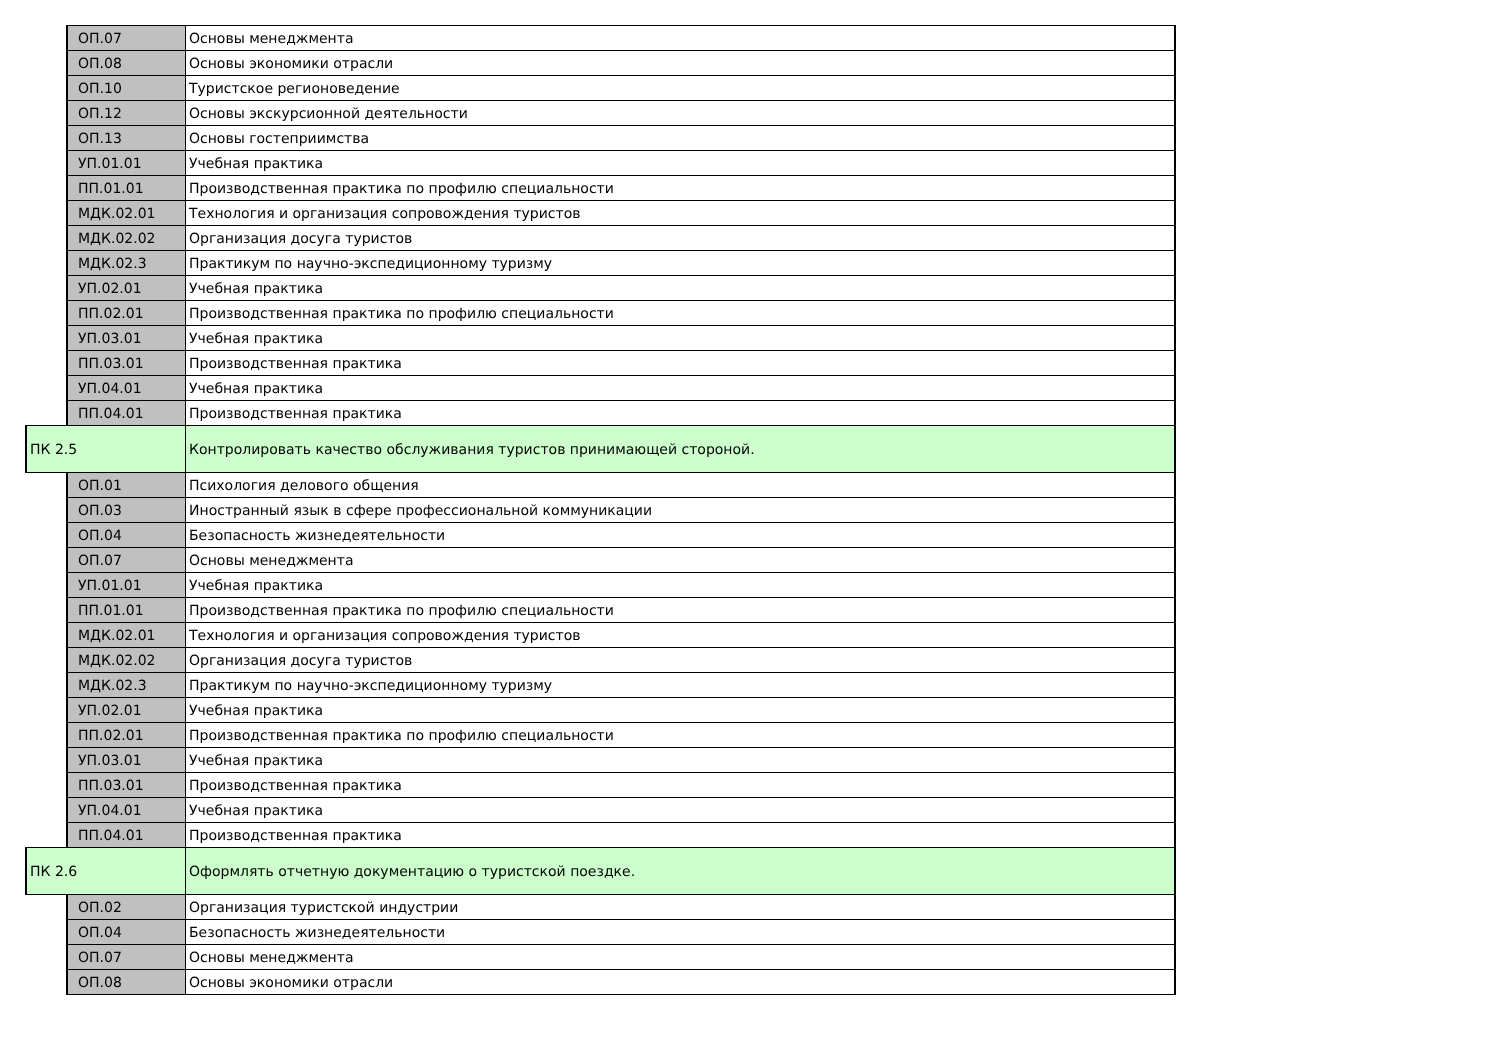| | ОП.07 | Основы менеджмента |
| | ОП.08 | Основы экономики отрасли |
| | ОП.10 | Туристское регионоведение |
| | ОП.12 | Основы экскурсионной деятельности |
| | ОП.13 | Основы гостеприимства |
| | УП.01.01 | Учебная практика |
| | ПП.01.01 | Производственная практика по профилю специальности |
| | МДК.02.01 | Технология и организация сопровождения туристов |
| | МДК.02.02 | Организация досуга туристов |
| | МДК.02.3 | Практикум по научно-экспедиционному туризму |
| | УП.02.01 | Учебная практика |
| | ПП.02.01 | Производственная практика по профилю специальности |
| | УП.03.01 | Учебная практика |
| | ПП.03.01 | Производственная практика |
| | УП.04.01 | Учебная практика |
| | ПП.04.01 | Производственная практика |
| ПК 2.5 | | Контролировать качество обслуживания туристов принимающей стороной. |
| | ОП.01 | Психология делового общения |
| | ОП.03 | Иностранный язык в сфере профессиональной коммуникации |
| | ОП.04 | Безопасность жизнедеятельности |
| | ОП.07 | Основы менеджмента |
| | УП.01.01 | Учебная практика |
| | ПП.01.01 | Производственная практика по профилю специальности |
| | МДК.02.01 | Технология и организация сопровождения туристов |
| | МДК.02.02 | Организация досуга туристов |
| | МДК.02.3 | Практикум по научно-экспедиционному туризму |
| | УП.02.01 | Учебная практика |
| | ПП.02.01 | Производственная практика по профилю специальности |
| | УП.03.01 | Учебная практика |
| | ПП.03.01 | Производственная практика |
| | УП.04.01 | Учебная практика |
| | ПП.04.01 | Производственная практика |
| ПК 2.6 | | Оформлять отчетную документацию о туристской поездке. |
| | ОП.02 | Организация туристской индустрии |
| | ОП.04 | Безопасность жизнедеятельности |
| | ОП.07 | Основы менеджмента |
| | ОП.08 | Основы экономики отрасли |